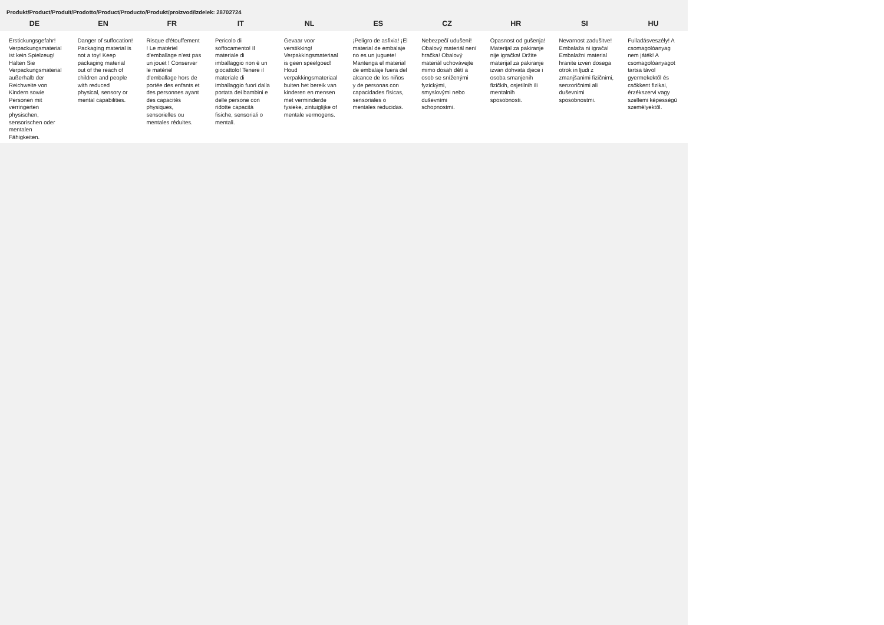Produkt/Product/Produit/Prodotto/Product/Producto/Produkt/proizvod/Izdelek: 28702724
| DE | EN | FR | IT | NL | ES | CZ | HR | SI | HU |
| --- | --- | --- | --- | --- | --- | --- | --- | --- | --- |
| Erstickungsgefahr! Verpackungsmaterial ist kein Spielzeug! Halten Sie Verpackungsmaterial außerhalb der Reichweite von Kindern sowie Personen mit verringerten physischen, sensorischen oder mentalen Fähigkeiten. | Danger of suffocation! Packaging material is not a toy! Keep packaging material out of the reach of children and people with reduced physical, sensory or mental capabilities. | Risque d'étouffement ! Le matériel d’emballage n’est pas un jouet ! Conserver le matériel d'emballage hors de portée des enfants et des personnes ayant des capacités physiques, sensorielles ou mentales réduites. | Pericolo di soffocamento! Il materiale di imballaggio non è un giocattolo! Tenere il materiale di imballaggio fuori dalla portata dei bambini e delle persone con ridotte capacità fisiche, sensoriali o mentali. | Gevaar voor verstikking! Verpakkingsmateriaal is geen speelgoed! Houd verpakkingsmateriaal buiten het bereik van kinderen en mensen met verminderde fysieke, zintuiglijke of mentale vermogens. | ¡Peligro de asfixia! ¡El material de embalaje no es un juguete! Mantenga el material de embalaje fuera del alcance de los niños y de personas con capacidades físicas, sensoriales o mentales reducidas. | Nebezpečí udušení! Obalový materiál není hračka! Obalový materiál uchovávejte mimo dosah dětí a osob se sníženými fyzickými, smyslovými nebo duševními schopnostmi. | Opasnost od gušenja! Materijal za pakiranje nije igračka! Držite materijal za pakiranje izvan dohvata djece i osoba smanjenih fizičkih, osjetilnih ili mentalnih sposobnosti. | Nevarnost zadušitve! Embalaža ni igrača! Embalažni material hranite izven dosega otrok in ljudi z zmanjšanimi fizičnimi, senzoričnimi ali duševnimi sposobnostmi. | Fulladásveszély! A csomagolóanyag nem játék! A csomagolóanyagot tartsa távol gyermekektől és csökkent fizikai, érzékszervi vagy szellemi képességű személyektől. |